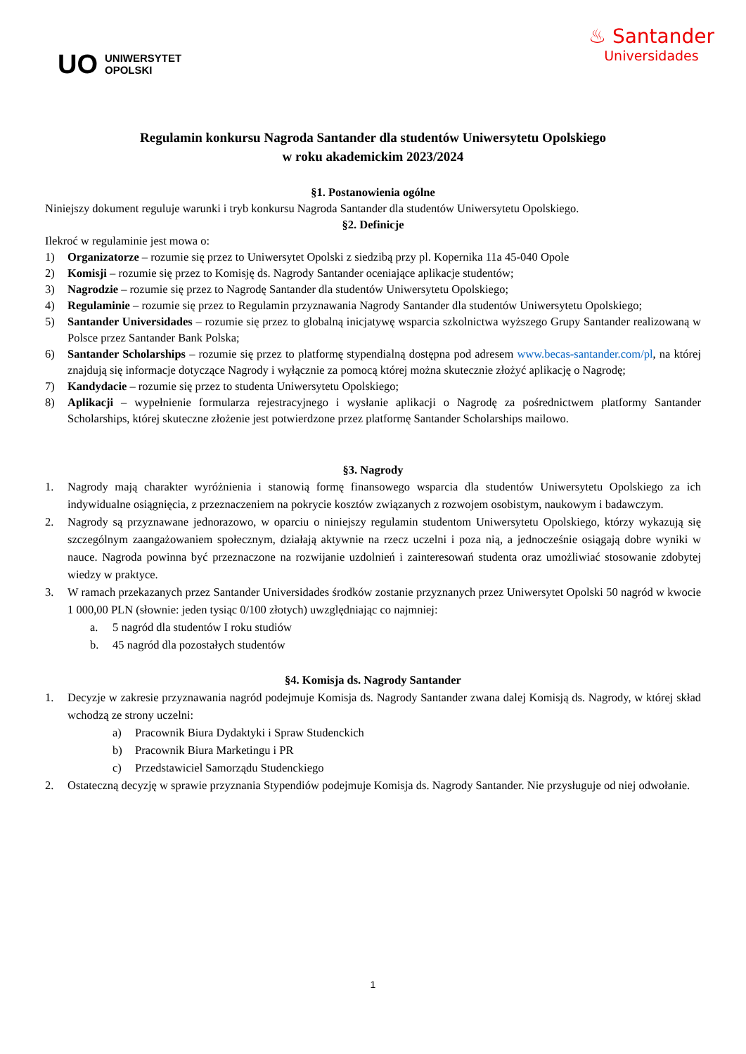UO UNIWERSYTET
OPOLSKI
♨ Santander
Universidades
Regulamin konkursu Nagroda Santander dla studentów Uniwersytetu Opolskiego
w roku akademickim 2023/2024
§1. Postanowienia ogólne
Niniejszy dokument reguluje warunki i tryb konkursu Nagroda Santander dla studentów Uniwersytetu Opolskiego.
§2. Definicje
Ilekroć w regulaminie jest mowa o:
1) Organizatorze – rozumie się przez to Uniwersytet Opolski z siedzibą przy pl. Kopernika 11a 45-040 Opole
2) Komisji – rozumie się przez to Komisję ds. Nagrody Santander oceniające aplikacje studentów;
3) Nagrodzie – rozumie się przez to Nagrodę Santander dla studentów Uniwersytetu Opolskiego;
4) Regulaminie – rozumie się przez to Regulamin przyznawania Nagrody Santander dla studentów Uniwersytetu Opolskiego;
5) Santander Universidades – rozumie się przez to globalną inicjatywę wsparcia szkolnictwa wyższego Grupy Santander realizowaną w Polsce przez Santander Bank Polska;
6) Santander Scholarships – rozumie się przez to platformę stypendialną dostępna pod adresem www.becas-santander.com/pl, na której znajdują się informacje dotyczące Nagrody i wyłącznie za pomocą której można skutecznie złożyć aplikację o Nagrodę;
7) Kandydacie – rozumie się przez to studenta Uniwersytetu Opolskiego;
8) Aplikacji – wypełnienie formularza rejestracyjnego i wysłanie aplikacji o Nagrodę za pośrednictwem platformy Santander Scholarships, której skuteczne złożenie jest potwierdzone przez platformę Santander Scholarships mailowo.
§3. Nagrody
1. Nagrody mają charakter wyróżnienia i stanowią formę finansowego wsparcia dla studentów Uniwersytetu Opolskiego za ich indywidualne osiągnięcia, z przeznaczeniem na pokrycie kosztów związanych z rozwojem osobistym, naukowym i badawczym.
2. Nagrody są przyznawane jednorazowo, w oparciu o niniejszy regulamin studentom Uniwersytetu Opolskiego, którzy wykazują się szczególnym zaangażowaniem społecznym, działają aktywnie na rzecz uczelni i poza nią, a jednocześnie osiągają dobre wyniki w nauce. Nagroda powinna być przeznaczone na rozwijanie uzdolnień i zainteresowań studenta oraz umożliwiać stosowanie zdobytej wiedzy w praktyce.
3. W ramach przekazanych przez Santander Universidades środków zostanie przyznanych przez Uniwersytet Opolski 50 nagród w kwocie 1 000,00 PLN (słownie: jeden tysiąc 0/100 złotych) uwzględniając co najmniej:
a. 5 nagród dla studentów I roku studiów
b. 45 nagród dla pozostałych studentów
§4. Komisja ds. Nagrody Santander
1. Decyzje w zakresie przyznawania nagród podejmuje Komisja ds. Nagrody Santander zwana dalej Komisją ds. Nagrody, w której skład wchodzą ze strony uczelni:
a) Pracownik Biura Dydaktyki i Spraw Studenckich
b) Pracownik Biura Marketingu i PR
c) Przedstawiciel Samorządu Studenckiego
2. Ostateczną decyzję w sprawie przyznania Stypendiów podejmuje Komisja ds. Nagrody Santander. Nie przysługuje od niej odwołanie.
1